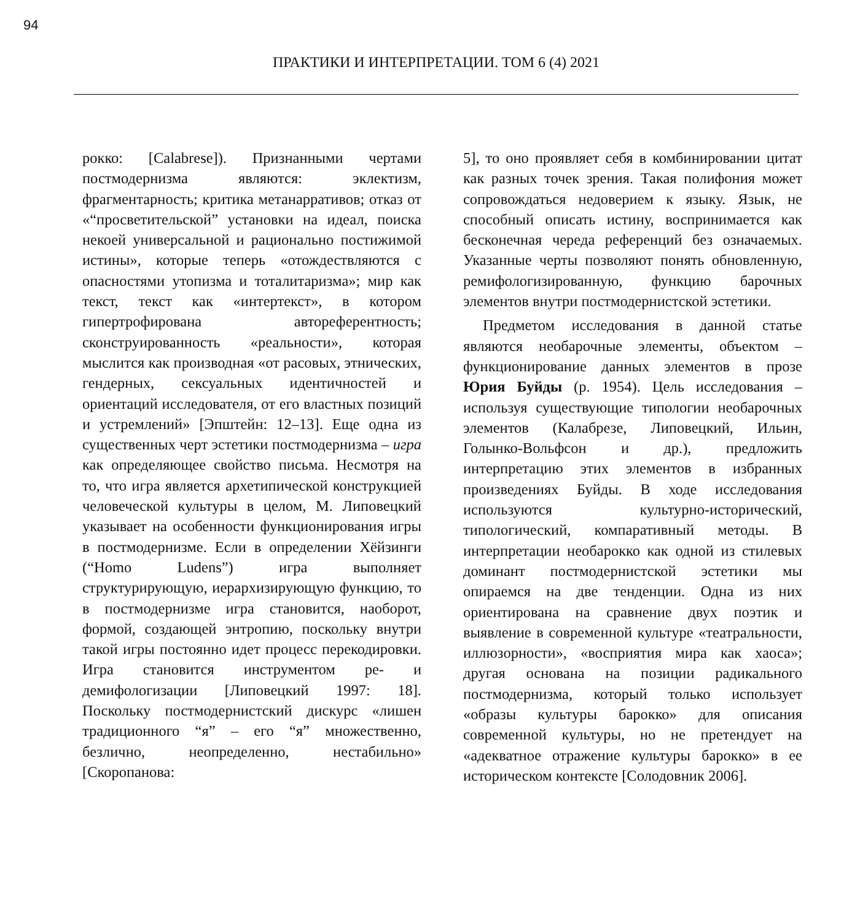94
ПРАКТИКИ И ИНТЕРПРЕТАЦИИ. ТОМ 6 (4) 2021
рокко: [Calabrese]). Признанными чертами постмодернизма являются: эклектизм, фрагментарность; критика метанарративов; отказ от «“просветительской” установки на идеал, поиска некоей универсальной и рационально постижимой истины», которые теперь «отождествляются с опасностями утопизма и тоталитаризма»; мир как текст, текст как «интертекст», в котором гипертрофирована автореферентность; сконструированность «реальности», которая мыслится как производная «от расовых, этнических, гендерных, сексуальных идентичностей и ориентаций исследователя, от его властных позиций и устремлений» [Эпштейн: 12–13]. Еще одна из существенных черт эстетики постмодернизма – игра как определяющее свойство письма. Несмотря на то, что игра является архетипической конструкцией человеческой культуры в целом, М. Липовецкий указывает на особенности функционирования игры в постмодернизме. Если в определении Хёйзинги (“Homo Ludens”) игра выполняет структурирующую, иерархизирующую функцию, то в постмодернизме игра становится, наоборот, формой, создающей энтропию, поскольку внутри такой игры постоянно идет процесс перекодировки. Игра становится инструментом ре- и демифологизации [Липовецкий 1997: 18]. Поскольку постмодернистский дискурс «лишен традиционного “я” – его “я” множественно, безлично, неопределенно, нестабильно» [Скоропанова:
5], то оно проявляет себя в комбинировании цитат как разных точек зрения. Такая полифония может сопровождаться недоверием к языку. Язык, не способный описать истину, воспринимается как бесконечная череда референций без означаемых. Указанные черты позволяют понять обновленную, ремифологизированную, функцию барочных элементов внутри постмодернистской эстетики.
Предметом исследования в данной статье являются необарочные элементы, объектом – функционирование данных элементов в прозе Юрия Буйды (р. 1954). Цель исследования – используя существующие типологии необарочных элементов (Калабрезе, Липовецкий, Ильин, Голынко-Вольфсон и др.), предложить интерпретацию этих элементов в избранных произведениях Буйды. В ходе исследования используются культурно-исторический, типологический, компаративный методы. В интерпретации необарокко как одной из стилевых доминант постмодернистской эстетики мы опираемся на две тенденции. Одна из них ориентирована на сравнение двух поэтик и выявление в современной культуре «театральности, иллюзорности», «восприятия мира как хаоса»; другая основана на позиции радикального постмодернизма, который только использует «образы культуры барокко» для описания современной культуры, но не претендует на «адекватное отражение культуры барокко» в ее историческом контексте [Солодовник 2006].